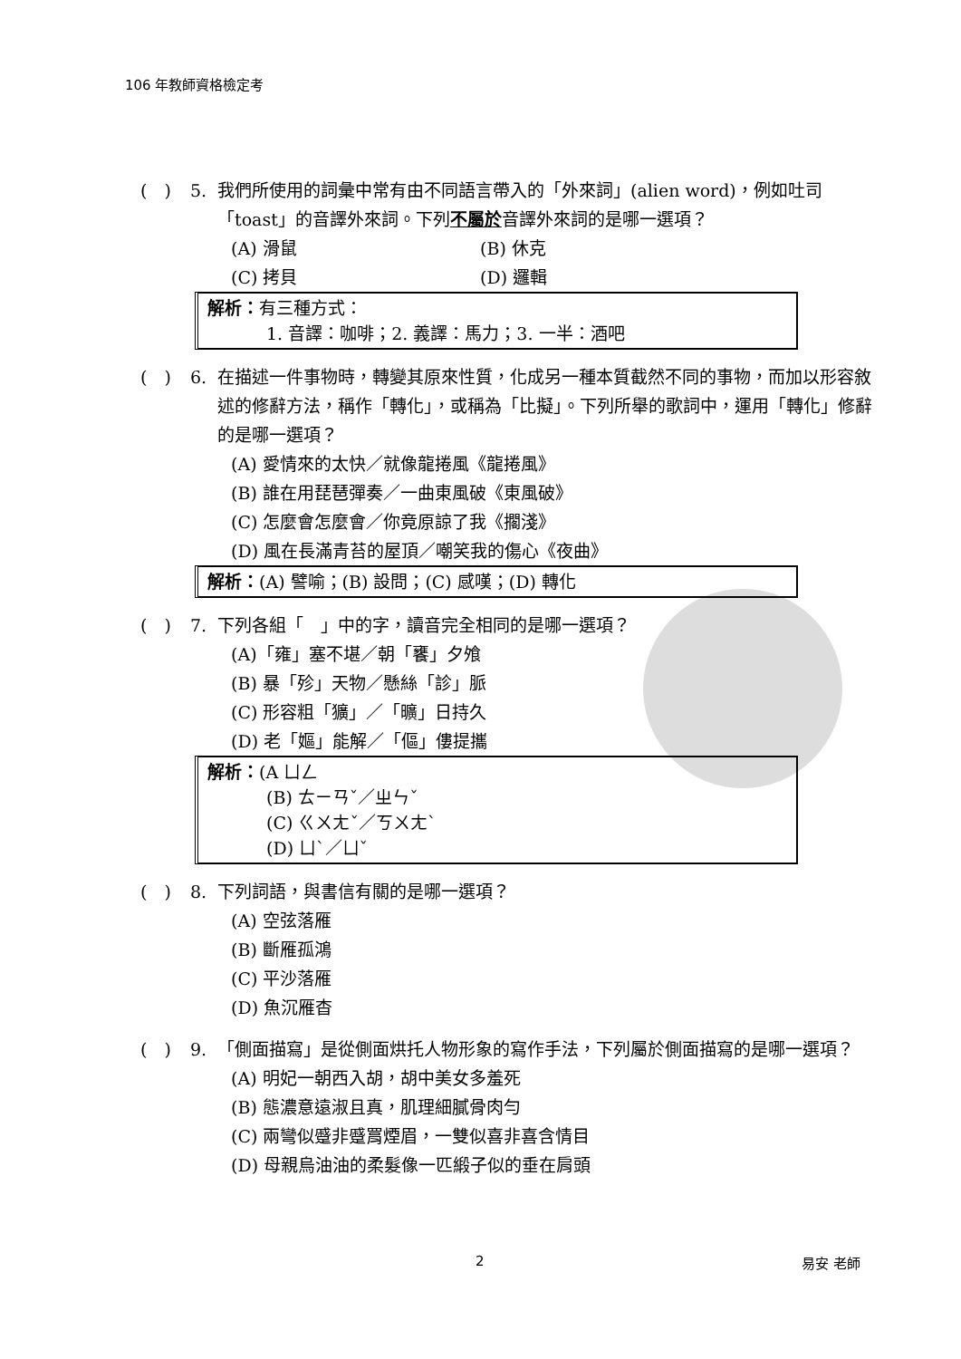106 年教師資格檢定考
(　) 5. 我們所使用的詞彙中常有由不同語言帶入的「外來詞」(alien word)，例如吐司「toast」的音譯外來詞。下列不屬於音譯外來詞的是哪一選項？
(A) 滑鼠 (B) 休克
(C) 拷貝 (D) 邏輯
解析：有三種方式：
1. 音譯：咖啡；2. 義譯：馬力；3. 一半：酒吧
(　) 6. 在描述一件事物時，轉變其原來性質，化成另一種本質截然不同的事物，而加以形容敘述的修辭方法，稱作「轉化」，或稱為「比擬」。下列所舉的歌詞中，運用「轉化」修辭的是哪一選項？
(A) 愛情來的太快／就像龍捲風《龍捲風》
(B) 誰在用琵琶彈奏／一曲東風破《東風破》
(C) 怎麼會怎麼會／你竟原諒了我《擱淺》
(D) 風在長滿青苔的屋頂／嘲笑我的傷心《夜曲》
解析：(A) 譬喻；(B) 設問；(C) 感嘆；(D) 轉化
(　) 7. 下列各組「　」中的字，讀音完全相同的是哪一選項？
(A)「雍」塞不堪／朝「饔」夕飧
(B) 暴「殄」天物／懸絲「診」脈
(C) 形容粗「獷」／「曠」日持久
(D) 老「嫗」能解／「傴」僂提攜
解析：(A ㄩㄥ
(B) ㄊㄧㄢˇ／ㄓㄣˇ
(C) ㄍㄨㄤˇ／ㄎㄨㄤˋ
(D) ㄩˋ／ㄩˇ
(　) 8. 下列詞語，與書信有關的是哪一選項？
(A) 空弦落雁
(B) 斷雁孤鴻
(C) 平沙落雁
(D) 魚沉雁杳
(　) 9. 「側面描寫」是從側面烘托人物形象的寫作手法，下列屬於側面描寫的是哪一選項？
(A) 明妃一朝西入胡，胡中美女多羞死
(B) 態濃意遠淑且真，肌理細膩骨肉勻
(C) 兩彎似蹙非蹙罥煙眉，一雙似喜非喜含情目
(D) 母親烏油油的柔髮像一匹緞子似的垂在肩頭
2 易安 老師